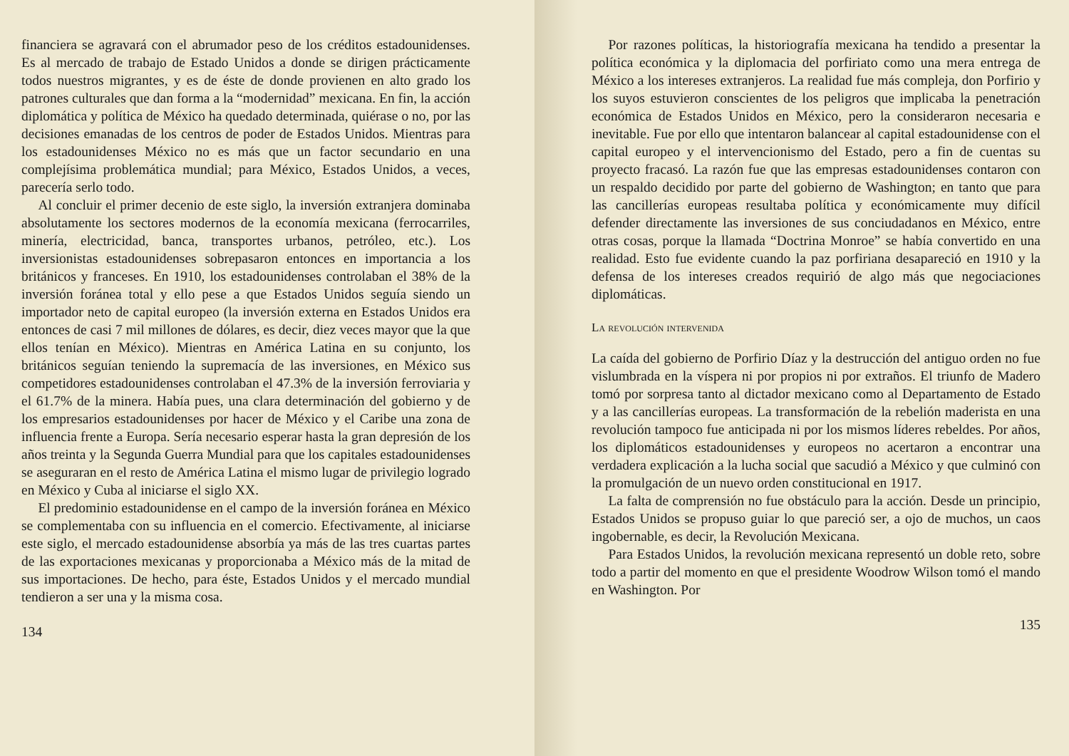financiera se agravará con el abrumador peso de los créditos estadounidenses. Es al mercado de trabajo de Estado Unidos a donde se dirigen prácticamente todos nuestros migrantes, y es de éste de donde provienen en alto grado los patrones culturales que dan forma a la “modernidad” mexicana. En fin, la acción diplomática y política de México ha quedado determinada, quiérase o no, por las decisiones emanadas de los centros de poder de Estados Unidos. Mientras para los estadounidenses México no es más que un factor secundario en una complejísima problemática mundial; para México, Estados Unidos, a veces, parecería serlo todo.
Al concluir el primer decenio de este siglo, la inversión extranjera dominaba absolutamente los sectores modernos de la economía mexicana (ferrocarriles, minería, electricidad, banca, transportes urbanos, petróleo, etc.). Los inversionistas estadounidenses sobrepasaron entonces en importancia a los británicos y franceses. En 1910, los estadounidenses controlaban el 38% de la inversión foránea total y ello pese a que Estados Unidos seguía siendo un importador neto de capital europeo (la inversión externa en Estados Unidos era entonces de casi 7 mil millones de dólares, es decir, diez veces mayor que la que ellos tenían en México). Mientras en América Latina en su conjunto, los británicos seguían teniendo la supremacía de las inversiones, en México sus competidores estadounidenses controlaban el 47.3% de la inversión ferroviaria y el 61.7% de la minera. Había pues, una clara determinación del gobierno y de los empresarios estadounidenses por hacer de México y el Caribe una zona de influencia frente a Europa. Sería necesario esperar hasta la gran depresión de los años treinta y la Segunda Guerra Mundial para que los capitales estadounidenses se aseguraran en el resto de América Latina el mismo lugar de privilegio logrado en México y Cuba al iniciarse el siglo XX.
El predominio estadounidense en el campo de la inversión foránea en México se complementaba con su influencia en el comercio. Efectivamente, al iniciarse este siglo, el mercado estadounidense absorbía ya más de las tres cuartas partes de las exportaciones mexicanas y proporcionaba a México más de la mitad de sus importaciones. De hecho, para éste, Estados Unidos y el mercado mundial tendieron a ser una y la misma cosa.
134
Por razones políticas, la historiografía mexicana ha tendido a presentar la política económica y la diplomacia del porfiriato como una mera entrega de México a los intereses extranjeros. La realidad fue más compleja, don Porfirio y los suyos estuvieron conscientes de los peligros que implicaba la penetración económica de Estados Unidos en México, pero la consideraron necesaria e inevitable. Fue por ello que intentaron balancear al capital estadounidense con el capital europeo y el intervencionismo del Estado, pero a fin de cuentas su proyecto fracasó. La razón fue que las empresas estadounidenses contaron con un respaldo decidido por parte del gobierno de Washington; en tanto que para las cancillerías europeas resultaba política y económicamente muy difícil defender directamente las inversiones de sus conciudadanos en México, entre otras cosas, porque la llamada “Doctrina Monroe” se había convertido en una realidad. Esto fue evidente cuando la paz porfiriana desapareció en 1910 y la defensa de los intereses creados requirió de algo más que negociaciones diplomáticas.
La revolución intervenida
La caída del gobierno de Porfirio Díaz y la destrucción del antiguo orden no fue vislumbrada en la víspera ni por propios ni por extraños. El triunfo de Madero tomó por sorpresa tanto al dictador mexicano como al Departamento de Estado y a las cancillerías europeas. La transformación de la rebelión maderista en una revolución tampoco fue anticipada ni por los mismos líderes rebeldes. Por años, los diplomáticos estadounidenses y europeos no acertaron a encontrar una verdadera explicación a la lucha social que sacudió a México y que culminó con la promulgación de un nuevo orden constitucional en 1917.
La falta de comprensión no fue obstáculo para la acción. Desde un principio, Estados Unidos se propuso guiar lo que pareció ser, a ojo de muchos, un caos ingobernable, es decir, la Revolución Mexicana.
Para Estados Unidos, la revolución mexicana representó un doble reto, sobre todo a partir del momento en que el presidente Woodrow Wilson tomó el mando en Washington. Por
135